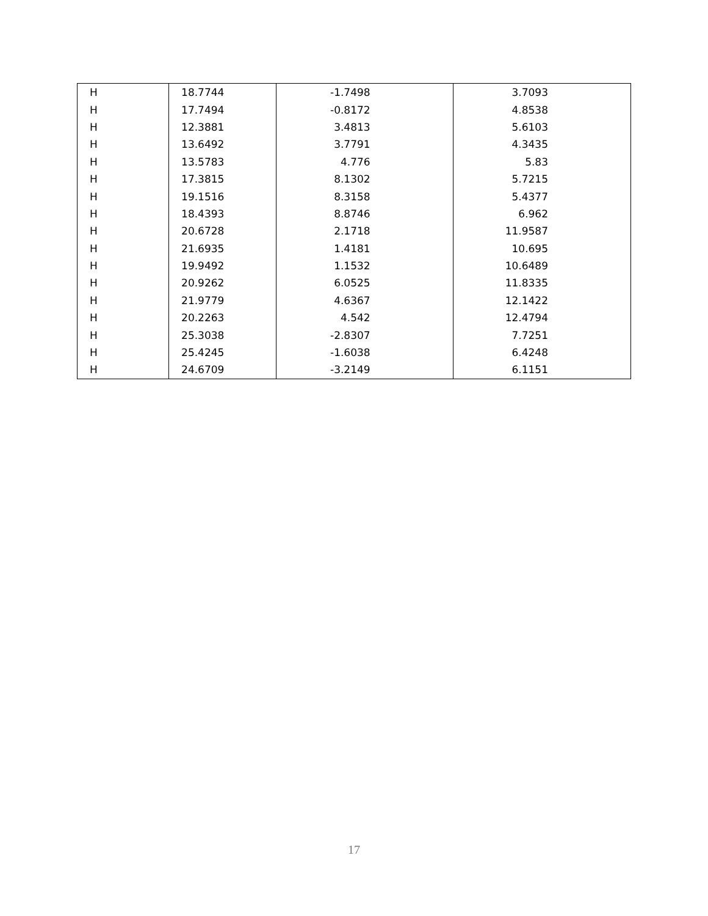| H | 18.7744 | -1.7498 | 3.7093 |
| H | 17.7494 | -0.8172 | 4.8538 |
| H | 12.3881 | 3.4813 | 5.6103 |
| H | 13.6492 | 3.7791 | 4.3435 |
| H | 13.5783 | 4.776 | 5.83 |
| H | 17.3815 | 8.1302 | 5.7215 |
| H | 19.1516 | 8.3158 | 5.4377 |
| H | 18.4393 | 8.8746 | 6.962 |
| H | 20.6728 | 2.1718 | 11.9587 |
| H | 21.6935 | 1.4181 | 10.695 |
| H | 19.9492 | 1.1532 | 10.6489 |
| H | 20.9262 | 6.0525 | 11.8335 |
| H | 21.9779 | 4.6367 | 12.1422 |
| H | 20.2263 | 4.542 | 12.4794 |
| H | 25.3038 | -2.8307 | 7.7251 |
| H | 25.4245 | -1.6038 | 6.4248 |
| H | 24.6709 | -3.2149 | 6.1151 |
17